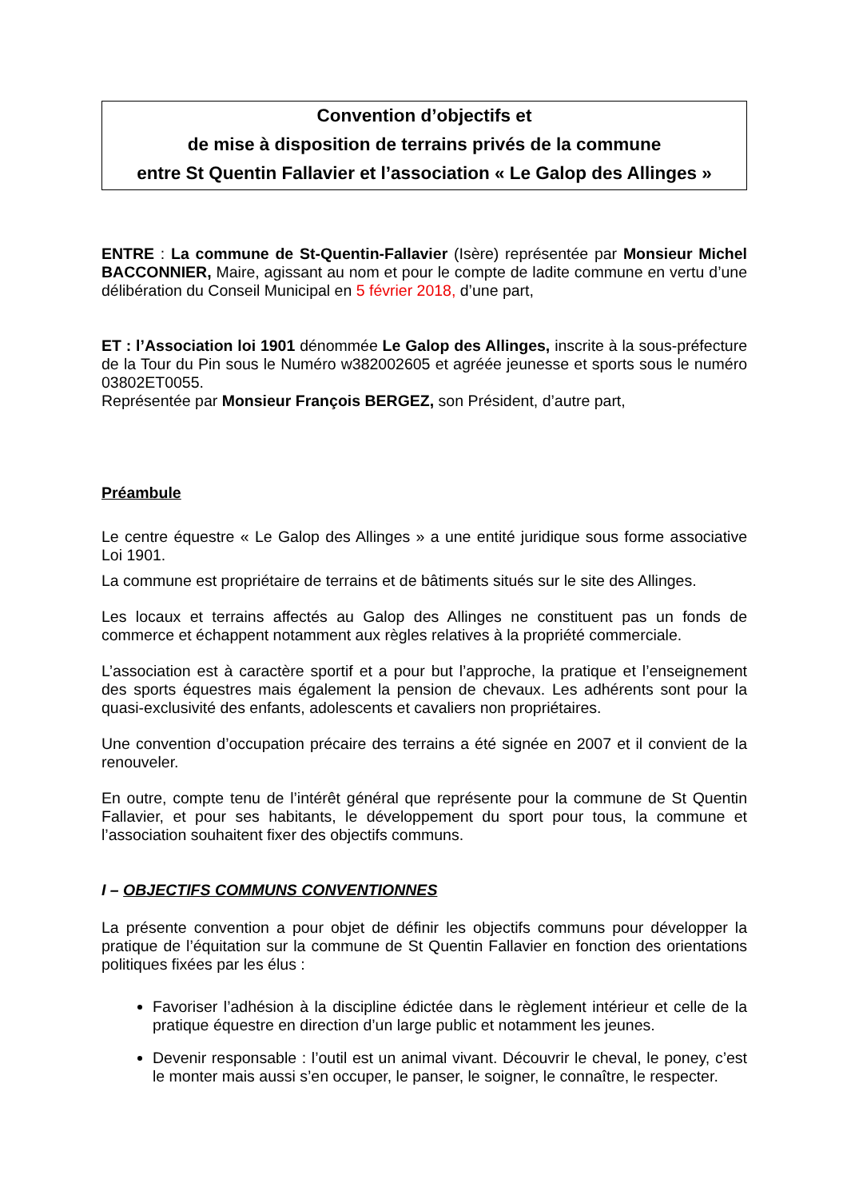Convention d’objectifs et
de mise à disposition de terrains privés de la commune
entre St Quentin Fallavier et l’association « Le Galop des Allinges »
ENTRE : La commune de St-Quentin-Fallavier (Isère) représentée par Monsieur Michel BACCONNIER, Maire, agissant au nom et pour le compte de ladite commune en vertu d’une délibération du Conseil Municipal en 5 février 2018, d’une part,
ET : l’Association loi 1901 dénommée Le Galop des Allinges, inscrite à la sous-préfecture de la Tour du Pin sous le Numéro w382002605 et agréée jeunesse et sports sous le numéro 03802ET0055.
Représentée par Monsieur François BERGEZ, son Président, d’autre part,
Préambule
Le centre équestre « Le Galop des Allinges » a une entité juridique sous forme associative Loi 1901.
La commune est propriétaire de terrains et de bâtiments situés sur le site des Allinges.
Les locaux et terrains affectés au Galop des Allinges ne constituent pas un fonds de commerce et échappent notamment aux règles relatives à la propriété commerciale.
L’association est à caractère sportif et a pour but l’approche, la pratique et l’enseignement des sports équestres mais également la pension de chevaux. Les adhérents sont pour la quasi-exclusivité des enfants, adolescents et cavaliers non propriétaires.
Une convention d’occupation précaire des terrains a été signée en 2007 et il convient de la renouveler.
En outre, compte tenu de l’intérêt général que représente pour la commune de St Quentin Fallavier, et pour ses habitants, le développement du sport pour tous, la commune et l’association souhaitent fixer des objectifs communs.
I – OBJECTIFS COMMUNS CONVENTIONNES
La présente convention a pour objet de définir les objectifs communs pour développer la pratique de l’équitation sur la commune de St Quentin Fallavier en fonction des orientations politiques fixées par les élus :
Favoriser l’adhésion à la discipline édictée dans le règlement intérieur et celle de la pratique équestre en direction d’un large public et notamment les jeunes.
Devenir responsable : l’outil est un animal vivant. Découvrir le cheval, le poney, c’est le monter mais aussi s’en occuper, le panser, le soigner, le connaître, le respecter.